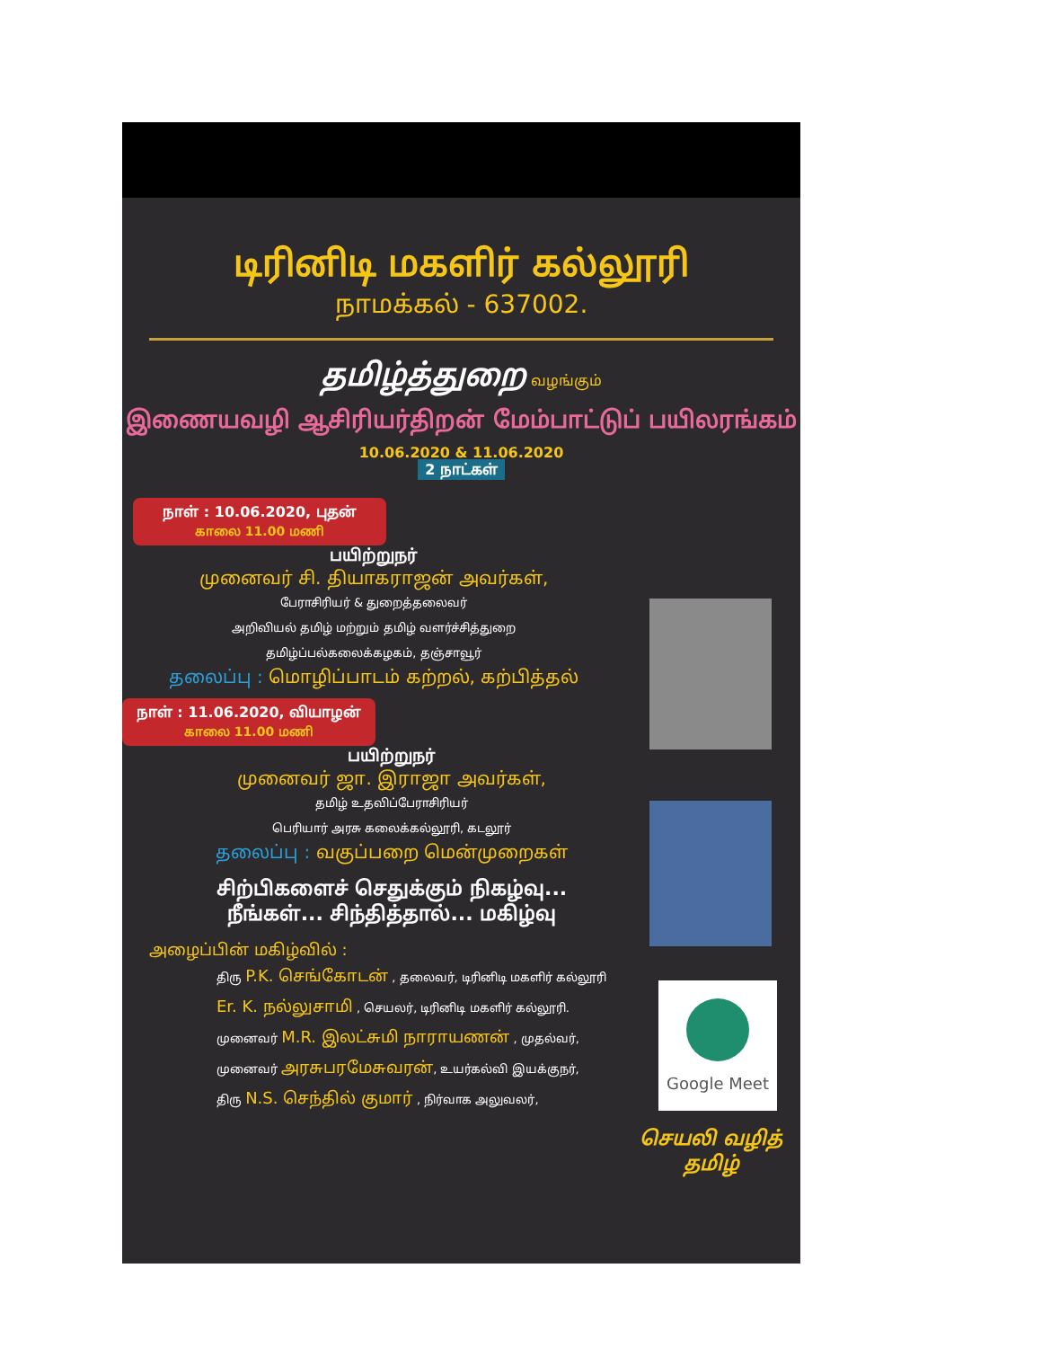டிரினிடி மகளிர் கல்லூரி
நாமக்கல் - 637002.
தமிழ்த்துறை வழங்கும்
இணையவழி ஆசிரியர்திறன் மேம்பாட்டுப் பயிலரங்கம்
10.06.2020 & 11.06.2020
2 நாட்கள்
நாள் : 10.06.2020, புதன்
காலை 11.00 மணி
பயிற்றுநர்
முனைவர் சி. தியாகராஜன் அவர்கள்,
பேராசிரியர் & துறைத்தலைவர்
அறிவியல் தமிழ் மற்றும் தமிழ் வளர்ச்சித்துறை
தமிழ்ப்பல்கலைக்கழகம், தஞ்சாவூர்
தலைப்பு : மொழிப்பாடம் கற்றல், கற்பித்தல்
நாள் : 11.06.2020, வியாழன்
காலை 11.00 மணி
பயிற்றுநர்
முனைவர் ஜா. இராஜா அவர்கள்,
தமிழ் உதவிப்பேராசிரியர்
பெரியார் அரசு கலைக்கல்லூரி, கடலூர்
தலைப்பு : வகுப்பறை மென்முறைகள்
சிற்பிகளைச் செதுக்கும் நிகழ்வு...
நீங்கள்... சிந்தித்தால்... மகிழ்வு
அழைப்பின் மகிழ்வில் :
திரு P.K. செங்கோடன் , தலைவர், டிரினிடி மகளிர் கல்லூரி
Er. K. நல்லுசாமி , செயலர், டிரினிடி மகளிர் கல்லூரி.
முனைவர் M.R. இலட்சுமி நாராயணன் , முதல்வர்,
முனைவர் அரசுபரமேசுவரன், உயர்கல்வி இயக்குநர்,
திரு N.S. செந்தில் குமார் , நிர்வாக அலுவலர்,
Google Meet
செயலி வழித்
தமிழ்